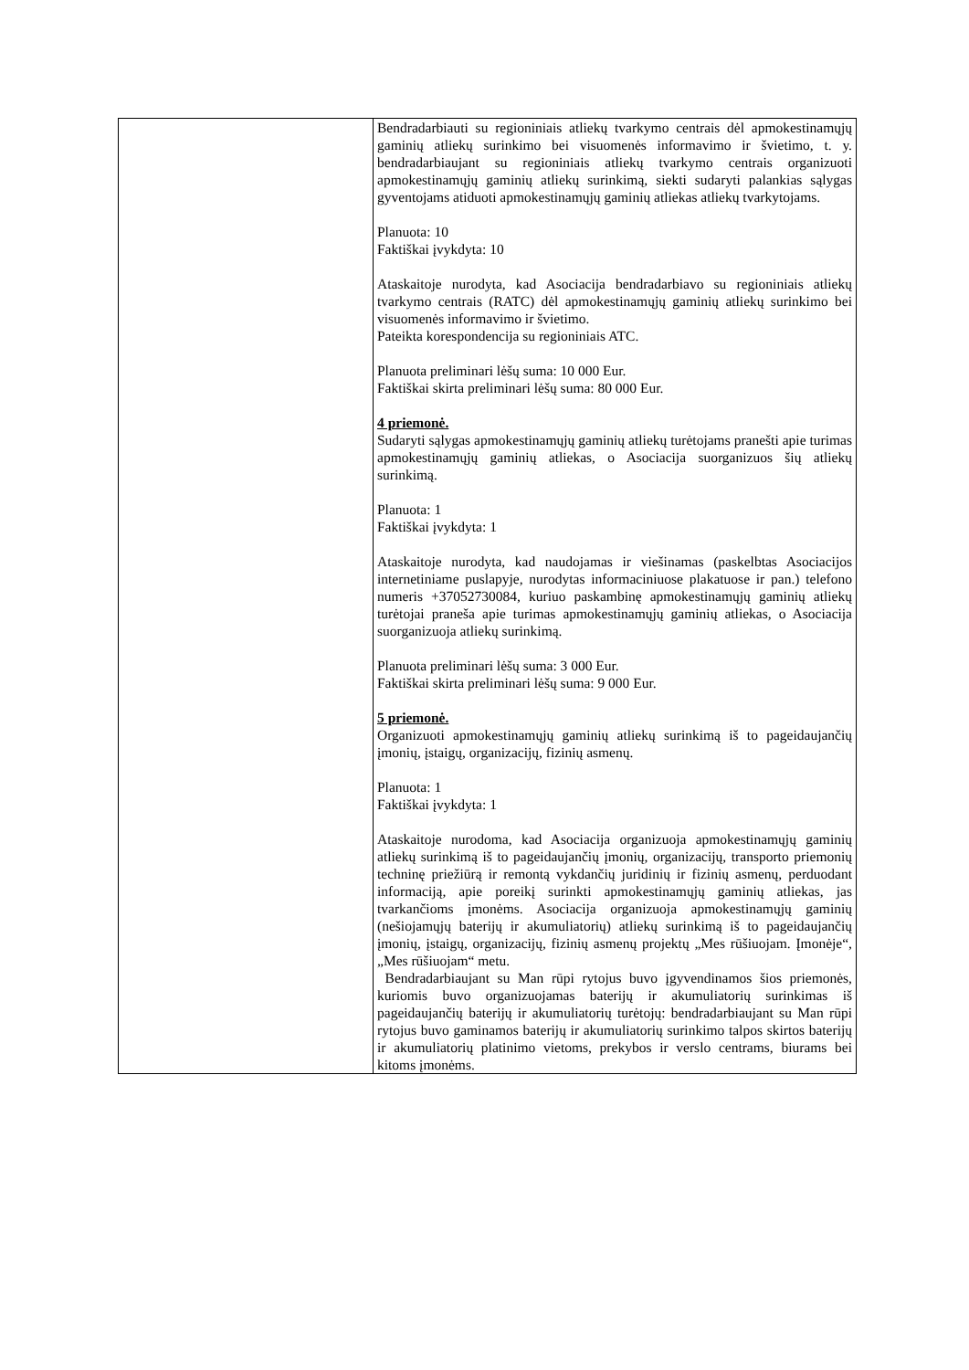| | Bendradarbiauti su regioniniais atliekų tvarkymo centrais dėl apmokestinamųjų gaminių atliekų surinkimo bei visuomenės informavimo ir švietimo, t. y. bendradarbiaujant su regioniniais atliekų tvarkymo centrais organizuoti apmokestinamųjų gaminių atliekų surinkimą, siekti sudaryti palankias sąlygas gyventojams atiduoti apmokestinamųjų gaminių atliekas atliekų tvarkytojams. Planuota: 10 Faktiškai įvykdyta: 10 Ataskaitoje nurodyta, kad Asociacija bendradarbiavo su regioniniais atliekų tvarkymo centrais (RATC) dėl apmokestinamųjų gaminių atliekų surinkimo bei visuomenės informavimo ir švietimo. Pateikta korespondencija su regioniniais ATC. Planuota preliminari lėšų suma: 10 000 Eur. Faktiškai skirta preliminari lėšų suma: 80 000 Eur. 4 priemonė. Sudaryti sąlygas apmokestinamųjų gaminių atliekų turėtojams pranešti apie turimas apmokestinamųjų gaminių atliekas, o Asociacija suorganizuos šių atliekų surinkimą. Planuota: 1 Faktiškai įvykdyta: 1 Ataskaitoje nurodyta, kad naudojamas ir viešinamas (paskelbtas Asociacijos internetiniame puslapyje, nurodytas informaciniuose plakatuose ir pan.) telefono numeris +37052730084, kuriuo paskambinę apmokestinamųjų gaminių atliekų turėtojai praneša apie turimas apmokestinamųjų gaminių atliekas, o Asociacija suorganizuoja atliekų surinkimą. Planuota preliminari lėšų suma: 3 000 Eur. Faktiškai skirta preliminari lėšų suma: 9 000 Eur. 5 priemonė. Organizuoti apmokestinamųjų gaminių atliekų surinkimą iš to pageidaujančių įmonių, įstaigų, organizacijų, fizinių asmenų. Planuota: 1 Faktiškai įvykdyta: 1 Ataskaitoje nurodoma, kad Asociacija organizuoja apmokestinamųjų gaminių atliekų surinkimą iš to pageidaujančių įmonių, organizacijų, transporto priemonių techninę priežiūrą ir remontą vykdančių juridinių ir fizinių asmenų, perduodant informaciją, apie poreikį surinkti apmokestinamųjų gaminių atliekas, jas tvarkančioms įmonėms. Asociacija organizuoja apmokestinamųjų gaminių (nešiojamųjų baterijų ir akumuliatorių) atliekų surinkimą iš to pageidaujančių įmonių, įstaigų, organizacijų, fizinių asmenų projektų „Mes rūšiuojam. Įmonėje“, „Mes rūšiuojam“ metu. Bendradarbiaujant su Man rūpi rytojus buvo įgyvendinamos šios priemonės, kuriomis buvo organizuojamas baterijų ir akumuliatorių surinkimas iš pageidaujančių baterijų ir akumuliatorių turėtojų: bendradarbiaujant su Man rūpi rytojus buvo gaminamos baterijų ir akumuliatorių surinkimo talpos skirtos baterijų ir akumuliatorių platinimo vietoms, prekybos ir verslo centrams, biurams bei kitoms įmonėms. |